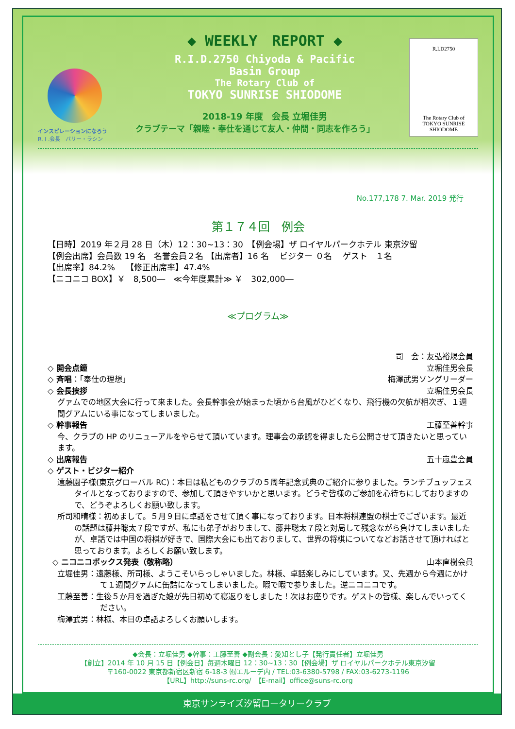インスピレーションになろう
R. I .会長　バリー・ラシン
◆ WEEKLY　REPORT ◆
R.I.D.2750 Chiyoda & Pacific
Basin Group
The Rotary Club of
TOKYO SUNRISE SHIODOME
2018-19 年度　会長 立堀佳男
クラブテーマ「親睦・奉仕を通じて友人・仲間・同志を作ろう」
R.I.D2750
The Rotary Club of
TOKYO SUNRISE SHIODOME
No.177,178 7. Mar. 2019 発行
第１７４回　例会
【日時】2019 年２月 28 日（木）12：30~13：30　【例会場】ザ ロイヤルパークホテル 東京汐留
【例会出席】会員数 19 名　名誉会員２名 【出席者】16 名　 ビジター ０名　 ゲスト　１名
【出席率】84.2%　 【修正出席率】47.4%
【ニコニコ BOX】￥　8,500―　≪今年度累計≫ ￥　302,000―
≪プログラム≫
司　会：友弘裕規会員
◇ 開会点鐘 立堀佳男会長
◇ 斉唱：「奉仕の理想」 梅澤武男ソングリーダー
◇ 会長挨拶 立堀佳男会長
グァムでの地区大会に行って来ました。会長幹事会が始まった頃から台風がひどくなり、飛行機の欠航が相次ぎ、１週間グアムにいる事になってしまいました。
◇ 幹事報告 工藤至善幹事
今、クラブの HP のリニューアルをやらせて頂いています。理事会の承認を得ましたら公開させて頂きたいと思っています。
◇ 出席報告 五十嵐豊会員
◇ ゲスト・ビジター紹介
遠藤園子様(東京グローバル RC)：本日は私どものクラブの５周年記念式典のご紹介に参りました。ランチブュッフェスタイルとなっておりますので、参加して頂きやすいかと思います。どうぞ皆様のご参加を心待ちにしておりますので、どうぞよろしくお願い致します。
所司和晴様：初めまして。５月９日に卓話をさせて頂く事になっております。日本将棋連盟の棋士でございます。最近の話題は藤井聡太７段ですが、私にも弟子がおりまして、藤井聡太７段と対局して残念ながら負けてしまいましたが、卓話では中国の将棋が好きで、国際大会にも出ておりまして、世界の将棋についてなどお話させて頂ければと思っております。よろしくお願い致します。
◇ ニコニコボックス発表（敬称略） 山本直樹会員
立堀佳男：遠藤様、所司様、ようこそいらっしゃいました。林様、卓話楽しみにしています。又、先週から今週にかけて１週間グァムに缶詰になってしまいました。暇で暇で参りました。逆ニコニコです。
工藤至善：生後５か月を過ぎた娘が先日初めて寝返りをしました！次はお座りです。ゲストの皆様、楽しんでいってください。
梅澤武男：林様、本日の卓話よろしくお願いします。
◆会長：立堀佳男 ◆幹事：工藤至善 ◆副会長：愛知とし子【発行責任者】立堀佳男
【創立】2014 年 10 月 15 日【例会日】毎週木曜日 12：30~13：30【例会場】ザ ロイヤルパークホテル東京汐留
〒160-0022 東京都新宿区新宿 6-18-3 ㈲エルーデ内 / TEL:03-6380-5798 / FAX:03-6273-1196
【URL】http://suns-rc.org/　【E-mail】office@suns-rc.org
東京サンライズ汐留ロータリークラブ